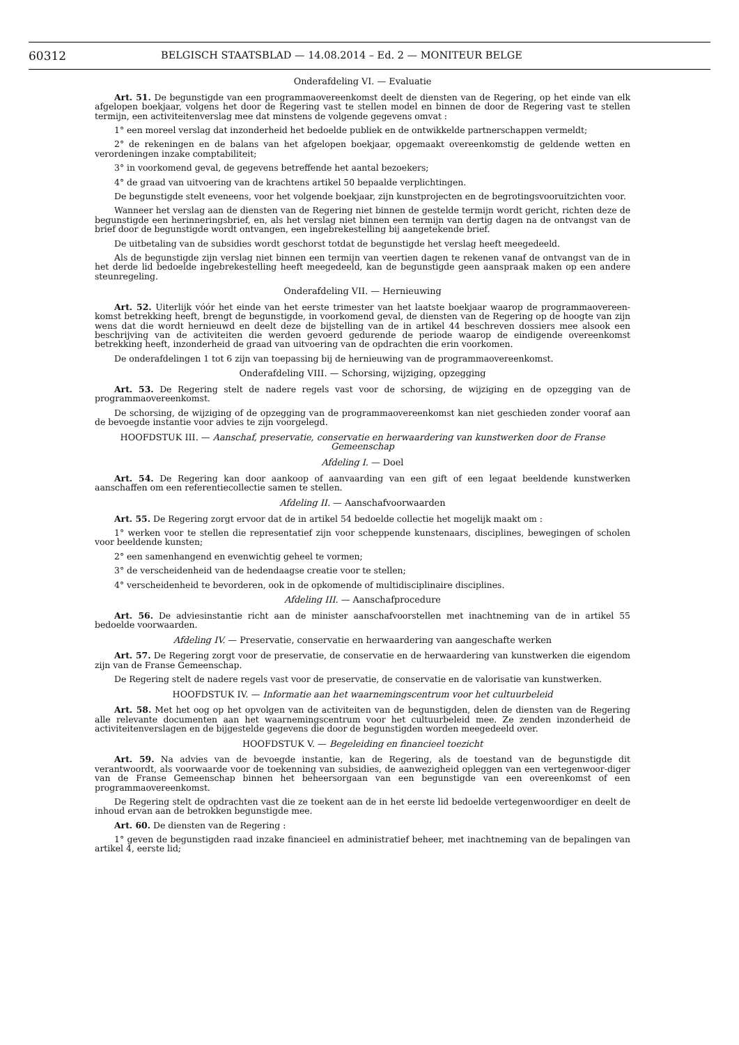60312 BELGISCH STAATSBLAD — 14.08.2014 – Ed. 2 — MONITEUR BELGE
Onderafdeling VI. — Evaluatie
Art. 51. De begunstigde van een programmaovereenkomst deelt de diensten van de Regering, op het einde van elk afgelopen boekjaar, volgens het door de Regering vast te stellen model en binnen de door de Regering vast te stellen termijn, een activiteitenverslag mee dat minstens de volgende gegevens omvat :
1° een moreel verslag dat inzonderheid het bedoelde publiek en de ontwikkelde partnerschappen vermeldt;
2° de rekeningen en de balans van het afgelopen boekjaar, opgemaakt overeenkomstig de geldende wetten en verordeningen inzake comptabiliteit;
3° in voorkomend geval, de gegevens betreffende het aantal bezoekers;
4° de graad van uitvoering van de krachtens artikel 50 bepaalde verplichtingen.
De begunstigde stelt eveneens, voor het volgende boekjaar, zijn kunstprojecten en de begrotingsvooruitzichten voor.
Wanneer het verslag aan de diensten van de Regering niet binnen de gestelde termijn wordt gericht, richten deze de begunstigde een herinneringsbrief, en, als het verslag niet binnen een termijn van dertig dagen na de ontvangst van de brief door de begunstigde wordt ontvangen, een ingebrekestelling bij aangetekende brief.
De uitbetaling van de subsidies wordt geschorst totdat de begunstigde het verslag heeft meegedeeld.
Als de begunstigde zijn verslag niet binnen een termijn van veertien dagen te rekenen vanaf de ontvangst van de in het derde lid bedoelde ingebrekestelling heeft meegedeeld, kan de begunstigde geen aanspraak maken op een andere steunregeling.
Onderafdeling VII. — Hernieuwing
Art. 52. Uiterlijk vóór het einde van het eerste trimester van het laatste boekjaar waarop de programmaovereen-komst betrekking heeft, brengt de begunstigde, in voorkomend geval, de diensten van de Regering op de hoogte van zijn wens dat die wordt hernieuwd en deelt deze de bijstelling van de in artikel 44 beschreven dossiers mee alsook een beschrijving van de activiteiten die werden gevoerd gedurende de periode waarop de eindigende overeenkomst betrekking heeft, inzonderheid de graad van uitvoering van de opdrachten die erin voorkomen.
De onderafdelingen 1 tot 6 zijn van toepassing bij de hernieuwing van de programmaovereenkomst.
Onderafdeling VIII. — Schorsing, wijziging, opzegging
Art. 53. De Regering stelt de nadere regels vast voor de schorsing, de wijziging en de opzegging van de programmaovereenkomst.
De schorsing, de wijziging of de opzegging van de programmaovereenkomst kan niet geschieden zonder vooraf aan de bevoegde instantie voor advies te zijn voorgelegd.
HOOFDSTUK III. — Aanschaf, preservatie, conservatie en herwaardering van kunstwerken door de Franse Gemeenschap
Afdeling I. — Doel
Art. 54. De Regering kan door aankoop of aanvaarding van een gift of een legaat beeldende kunstwerken aanschaffen om een referentiecollectie samen te stellen.
Afdeling II. — Aanschafvoorwaarden
Art. 55. De Regering zorgt ervoor dat de in artikel 54 bedoelde collectie het mogelijk maakt om :
1° werken voor te stellen die representatief zijn voor scheppende kunstenaars, disciplines, bewegingen of scholen voor beeldende kunsten;
2° een samenhangend en evenwichtig geheel te vormen;
3° de verscheidenheid van de hedendaagse creatie voor te stellen;
4° verscheidenheid te bevorderen, ook in de opkomende of multidisciplinaire disciplines.
Afdeling III. — Aanschafprocedure
Art. 56. De adviesinstantie richt aan de minister aanschafvoorstellen met inachtneming van de in artikel 55 bedoelde voorwaarden.
Afdeling IV. — Preservatie, conservatie en herwaardering van aangeschafte werken
Art. 57. De Regering zorgt voor de preservatie, de conservatie en de herwaardering van kunstwerken die eigendom zijn van de Franse Gemeenschap.
De Regering stelt de nadere regels vast voor de preservatie, de conservatie en de valorisatie van kunstwerken.
HOOFDSTUK IV. — Informatie aan het waarnemingscentrum voor het cultuurbeleid
Art. 58. Met het oog op het opvolgen van de activiteiten van de begunstigden, delen de diensten van de Regering alle relevante documenten aan het waarnemingscentrum voor het cultuurbeleid mee. Ze zenden inzonderheid de activiteitenverslagen en de bijgestelde gegevens die door de begunstigden worden meegedeeld over.
HOOFDSTUK V. — Begeleiding en financieel toezicht
Art. 59. Na advies van de bevoegde instantie, kan de Regering, als de toestand van de begunstigde dit verantwoordt, als voorwaarde voor de toekenning van subsidies, de aanwezigheid opleggen van een vertegenwoor-diger van de Franse Gemeenschap binnen het beheersorgaan van een begunstigde van een overeenkomst of een programmaovereenkomst.
De Regering stelt de opdrachten vast die ze toekent aan de in het eerste lid bedoelde vertegenwoordiger en deelt de inhoud ervan aan de betrokken begunstigde mee.
Art. 60. De diensten van de Regering :
1° geven de begunstigden raad inzake financieel en administratief beheer, met inachtneming van de bepalingen van artikel 4, eerste lid;